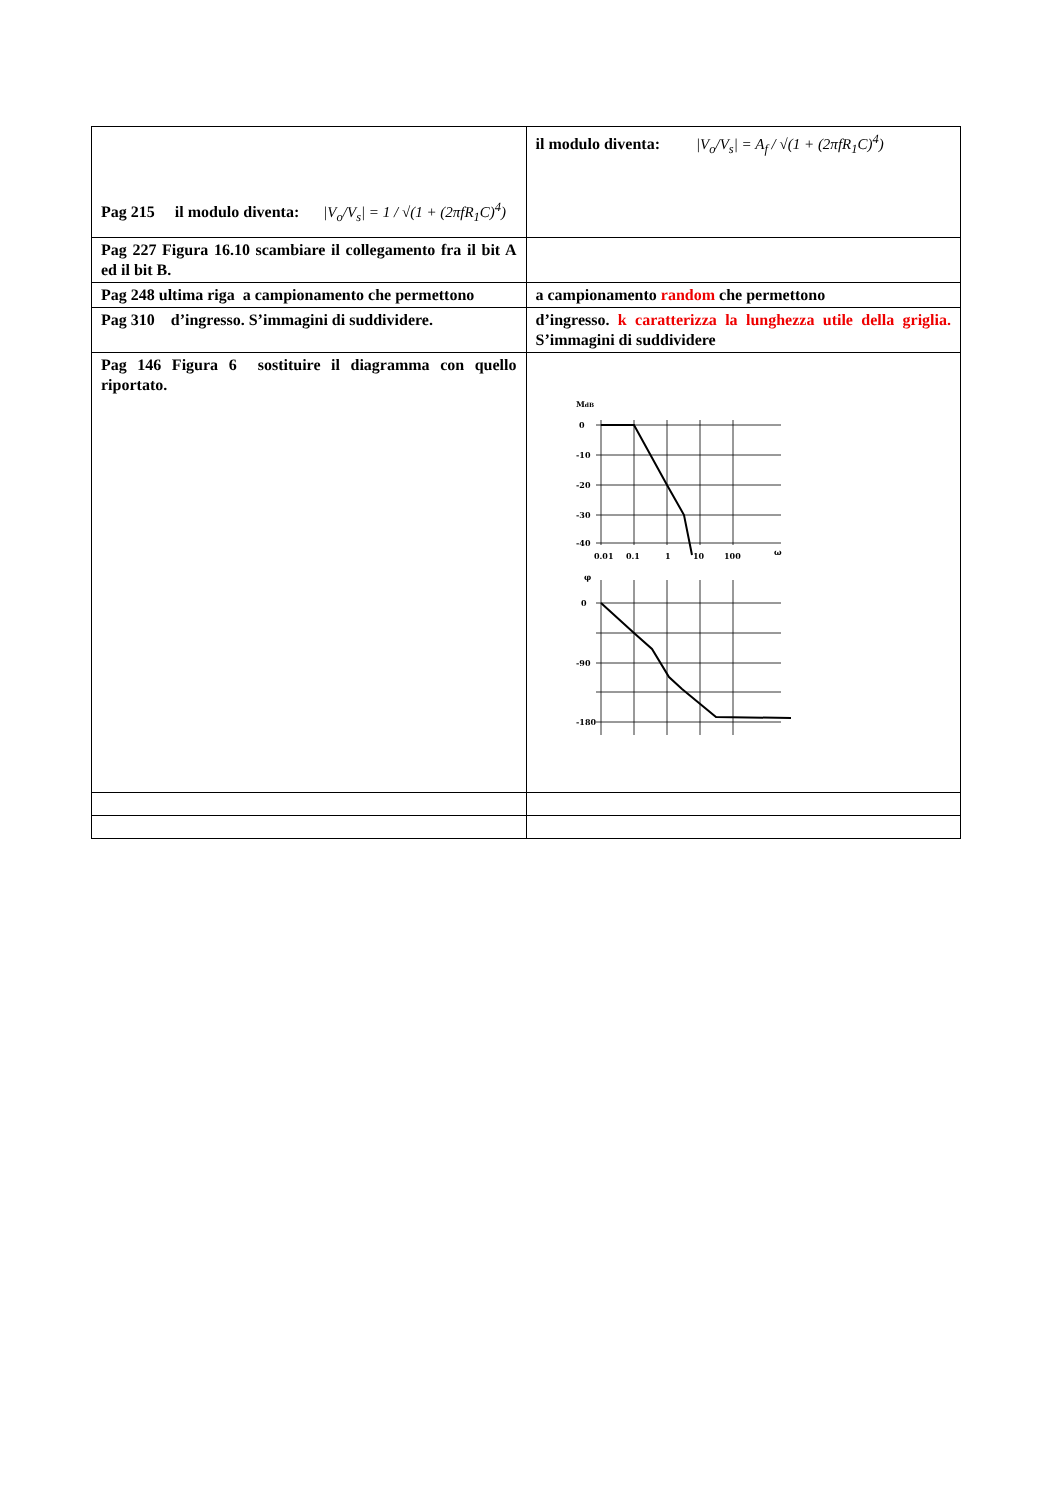| Pag 215 il modulo diventa: /V<sub>o</sub>/V<sub>s</sub>/ = 1 / √(1 + (2πfR<sub>1</sub>C)<sup>4</sup>) | il modulo diventa: /V<sub>o</sub>/V<sub>s</sub>/ = A<sub>f</sub> / √(1 + (2πfR<sub>1</sub>C)<sup>4</sup>) |
| Pag 227 Figura 16.10 scambiare il collegamento fra il bit A ed il bit B. | |
| Pag 248 ultima riga a campionamento che permettono | a campionamento random che permettono |
| Pag 310 d’ingresso. S’immagini di suddividere. | d’ingresso. k caratterizza la lunghezza utile della griglia. S’immagini di suddividere |
| Pag 146 Figura 6 sostituire il diagramma con quello riportato. | M dB 0 -10 -20 -30 -40 0.01 0.1 1 10 100 ω φ 0 -90 -180 |